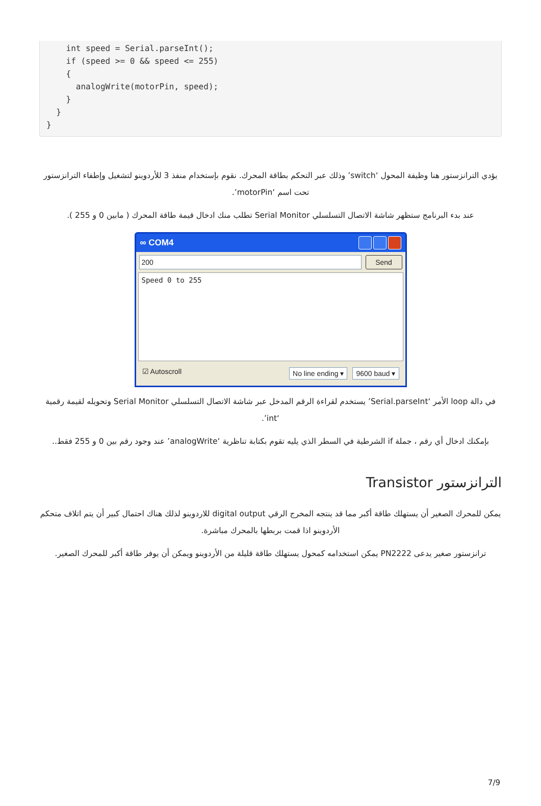int speed = Serial.parseInt();
    if (speed >= 0 && speed <= 255)
    {
      analogWrite(motorPin, speed);
    }
  }
}
يؤدي الترانزستور هنا وظيفة المحول ‘switch’ وذلك عبر التحكم بطاقة المحرك. نقوم بإستخدام منفذ 3 للأردوينو لتشغيل وإطفاء الترانزستور تحت اسم ‘motorPin’.
عند بدء البرنامج ستظهر شاشة الاتصال التسلسلي Serial Monitor تطلب منك ادخال قيمة طاقة المحرك ( مابين 0 و 255 ).
∞ COM4
200
Send
Speed 0 to 255
☑ Autoscroll No line ending ▾ 9600 baud ▾
في دالة loop الأمر ‘Serial.parseInt’ يستخدم لقراءة الرقم المدخل عبر شاشة الاتصال التسلسلي Serial Monitor وتحويله لقيمة رقمية ‘int’.
بإمكنك ادخال أي رقم ، جملة if الشرطية في السطر الذي يليه تقوم بكتابة تناظرية ‘analogWrite’ عند وجود رقم بين 0 و 255 فقط..
الترانزستور Transistor
يمكن للمحرك الصغير أن يستهلك طاقة أكبر مما قد ينتجه المخرج الرقي digital output للاردوينو لذلك هناك احتمال كبير أن يتم اتلاف متحكم الأردوينو اذا قمت بربطها بالمحرك مباشرة.
ترانزستور صغير يدعى PN2222 يمكن استخدامه كمحول يستهلك طاقة قليلة من الأردوينو ويمكن أن يوفر طاقة أكبر للمحرك الصغير.
7/9